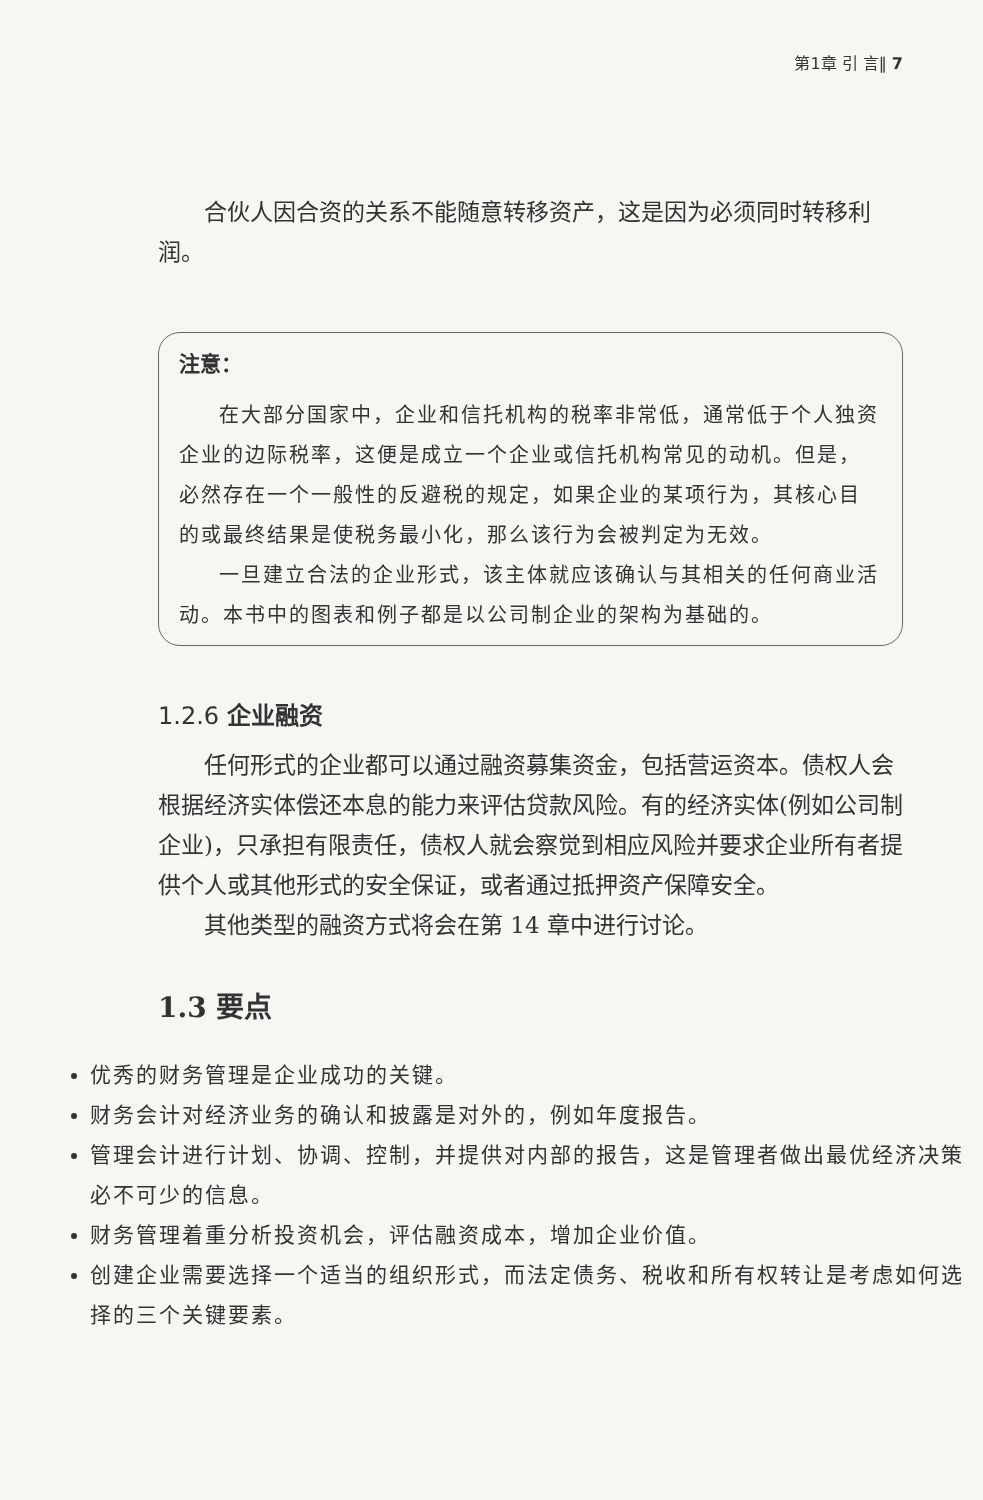第1章 引 言‖ 7
合伙人因合资的关系不能随意转移资产，这是因为必须同时转移利润。
注意：
在大部分国家中，企业和信托机构的税率非常低，通常低于个人独资企业的边际税率，这便是成立一个企业或信托机构常见的动机。但是，必然存在一个一般性的反避税的规定，如果企业的某项行为，其核心目的或最终结果是使税务最小化，那么该行为会被判定为无效。
一旦建立合法的企业形式，该主体就应该确认与其相关的任何商业活动。本书中的图表和例子都是以公司制企业的架构为基础的。
1.2.6 企业融资
任何形式的企业都可以通过融资募集资金，包括营运资本。债权人会根据经济实体偿还本息的能力来评估贷款风险。有的经济实体(例如公司制企业)，只承担有限责任，债权人就会察觉到相应风险并要求企业所有者提供个人或其他形式的安全保证，或者通过抵押资产保障安全。
其他类型的融资方式将会在第 14 章中进行讨论。
1.3 要点
优秀的财务管理是企业成功的关键。
财务会计对经济业务的确认和披露是对外的，例如年度报告。
管理会计进行计划、协调、控制，并提供对内部的报告，这是管理者做出最优经济决策必不可少的信息。
财务管理着重分析投资机会，评估融资成本，增加企业价值。
创建企业需要选择一个适当的组织形式，而法定债务、税收和所有权转让是考虑如何选择的三个关键要素。